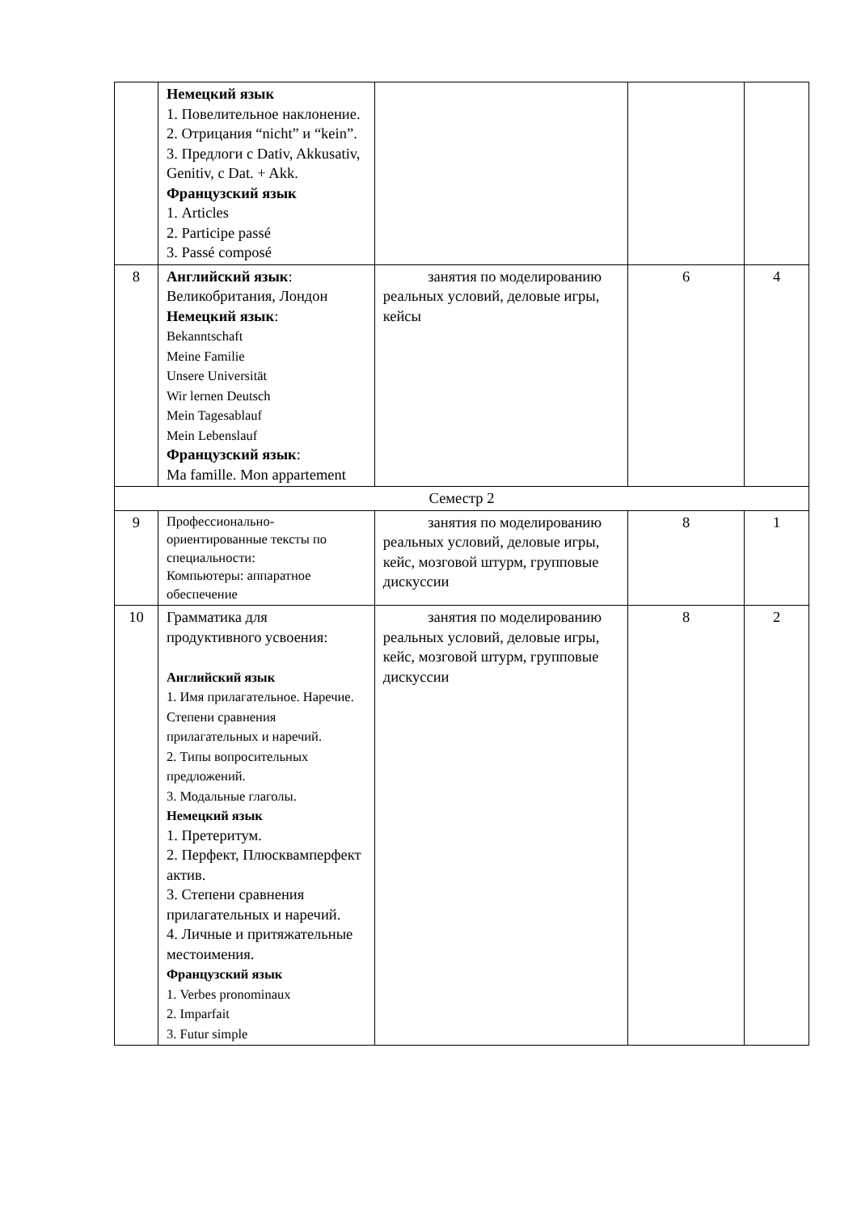| | Немецкий язык 1. Повелительное наклонение. 2. Отрицания “nicht” и “kein”. 3. Предлоги с Dativ, Akkusativ, Genitiv, с Dat. + Akk. Французский язык 1. Articles 2. Participe passé 3. Passé composé | | | |
| 8 | Английский язык : Великобритания, Лондон Немецкий язык : Bekanntschaft Meine Familie Unsere Universität Wir lernen Deutsch Mein Tagesablauf Mein Lebenslauf Французский язык : Ma famille. Mon appartement | занятия по моделированию реальных условий, деловые игры, кейсы | 6 | 4 |
| Семестр 2 | | | | |
| 9 | Профессионально-ориентированные тексты по специальности: Компьютеры: аппаратное обеспечение | занятия по моделированию реальных условий, деловые игры, кейс, мозговой штурм, групповые дискуссии | 8 | 1 |
| 10 | Грамматика для продуктивного усвоения: Английский язык 1. Имя прилагательное. Наречие. Степени сравнения прилагательных и наречий. 2. Типы вопросительных предложений. 3. Модальные глаголы. Немецкий язык 1. Претеритум. 2. Перфект, Плюсквамперфект актив. 3. Степени сравнения прилагательных и наречий. 4. Личные и притяжательные местоимения. Французский язык 1. Verbes pronominaux 2. Imparfait 3. Futur simple | занятия по моделированию реальных условий, деловые игры, кейс, мозговой штурм, групповые дискуссии | 8 | 2 |